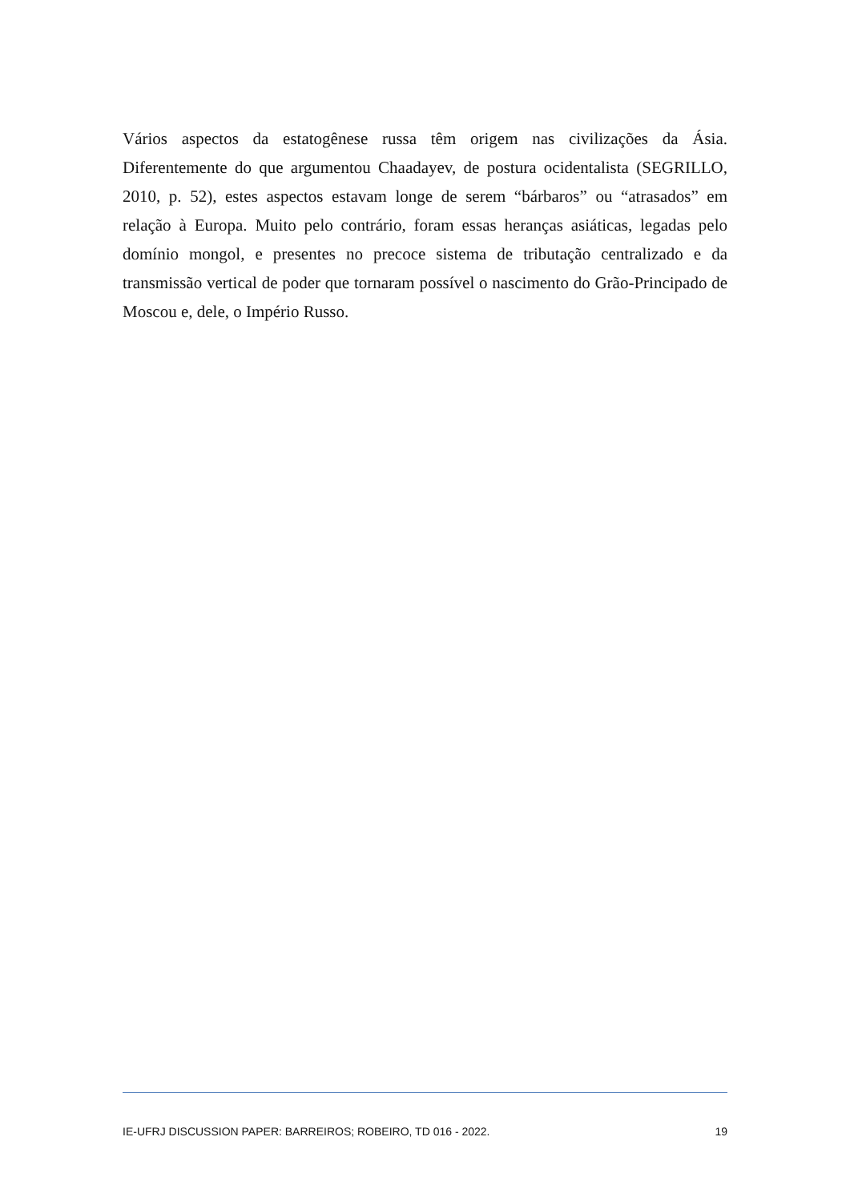Vários aspectos da estatogênese russa têm origem nas civilizações da Ásia. Diferentemente do que argumentou Chaadayev, de postura ocidentalista (SEGRILLO, 2010, p. 52), estes aspectos estavam longe de serem “bárbaros” ou “atrasados” em relação à Europa. Muito pelo contrário, foram essas heranças asiáticas, legadas pelo domínio mongol, e presentes no precoce sistema de tributação centralizado e da transmissão vertical de poder que tornaram possível o nascimento do Grão-Principado de Moscou e, dele, o Império Russo.
IE-UFRJ DISCUSSION PAPER: BARREIROS; ROBEIRO, TD 016 - 2022. 19